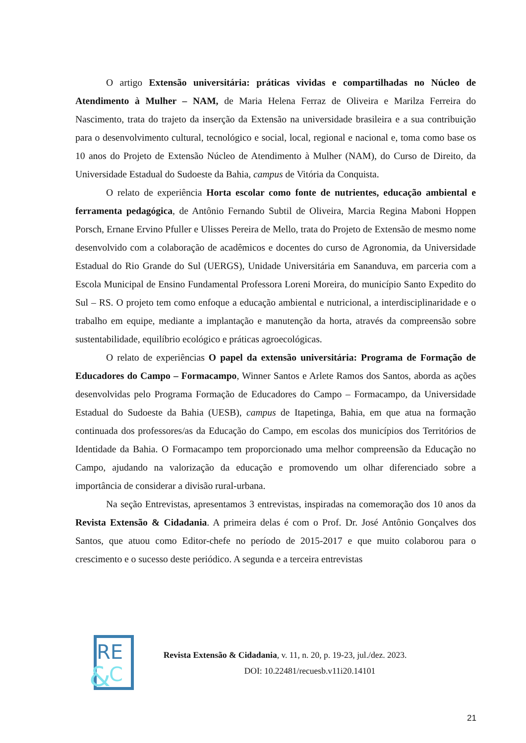O artigo Extensão universitária: práticas vividas e compartilhadas no Núcleo de Atendimento à Mulher – NAM, de Maria Helena Ferraz de Oliveira e Marilza Ferreira do Nascimento, trata do trajeto da inserção da Extensão na universidade brasileira e a sua contribuição para o desenvolvimento cultural, tecnológico e social, local, regional e nacional e, toma como base os 10 anos do Projeto de Extensão Núcleo de Atendimento à Mulher (NAM), do Curso de Direito, da Universidade Estadual do Sudoeste da Bahia, campus de Vitória da Conquista.
O relato de experiência Horta escolar como fonte de nutrientes, educação ambiental e ferramenta pedagógica, de Antônio Fernando Subtil de Oliveira, Marcia Regina Maboni Hoppen Porsch, Ernane Ervino Pfuller e Ulisses Pereira de Mello, trata do Projeto de Extensão de mesmo nome desenvolvido com a colaboração de acadêmicos e docentes do curso de Agronomia, da Universidade Estadual do Rio Grande do Sul (UERGS), Unidade Universitária em Sananduva, em parceria com a Escola Municipal de Ensino Fundamental Professora Loreni Moreira, do município Santo Expedito do Sul – RS. O projeto tem como enfoque a educação ambiental e nutricional, a interdisciplinaridade e o trabalho em equipe, mediante a implantação e manutenção da horta, através da compreensão sobre sustentabilidade, equilíbrio ecológico e práticas agroecológicas.
O relato de experiências O papel da extensão universitária: Programa de Formação de Educadores do Campo – Formacampo, Winner Santos e Arlete Ramos dos Santos, aborda as ações desenvolvidas pelo Programa Formação de Educadores do Campo – Formacampo, da Universidade Estadual do Sudoeste da Bahia (UESB), campus de Itapetinga, Bahia, em que atua na formação continuada dos professores/as da Educação do Campo, em escolas dos municípios dos Territórios de Identidade da Bahia. O Formacampo tem proporcionado uma melhor compreensão da Educação no Campo, ajudando na valorização da educação e promovendo um olhar diferenciado sobre a importância de considerar a divisão rural-urbana.
Na seção Entrevistas, apresentamos 3 entrevistas, inspiradas na comemoração dos 10 anos da Revista Extensão & Cidadania. A primeira delas é com o Prof. Dr. José Antônio Gonçalves dos Santos, que atuou como Editor-chefe no período de 2015-2017 e que muito colaborou para o crescimento e o sucesso deste periódico. A segunda e a terceira entrevistas
RE
&
C
Revista Extensão & Cidadania, v. 11, n. 20, p. 19-23, jul./dez. 2023.
DOI: 10.22481/recuesb.v11i20.14101
21